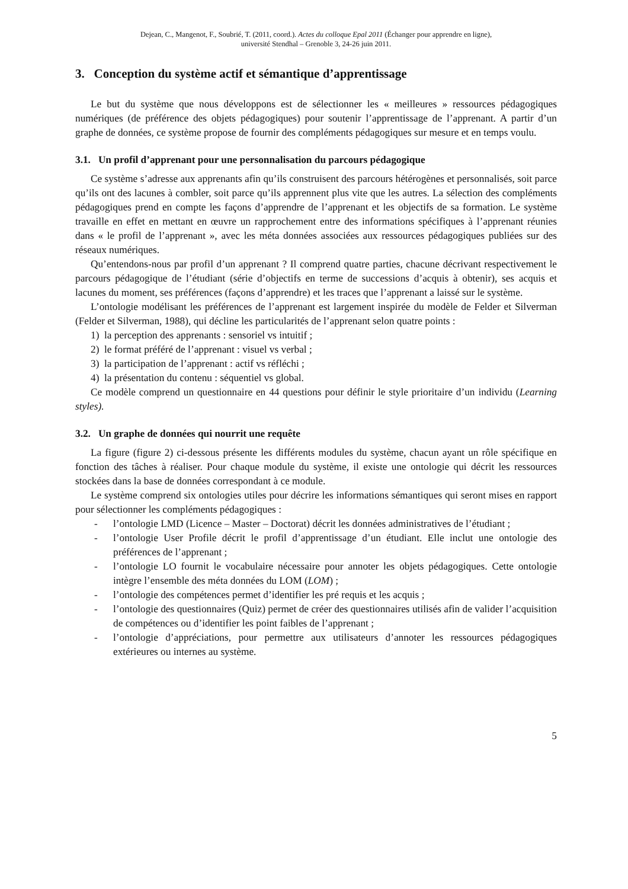Dejean, C., Mangenot, F., Soubrié, T. (2011, coord.). Actes du colloque Epal 2011 (Échanger pour apprendre en ligne),
université Stendhal – Grenoble 3, 24-26 juin 2011.
3. Conception du système actif et sémantique d’apprentissage
Le but du système que nous développons est de sélectionner les « meilleures » ressources pédagogiques numériques (de préférence des objets pédagogiques) pour soutenir l’apprentissage de l’apprenant. A partir d’un graphe de données, ce système propose de fournir des compléments pédagogiques sur mesure et en temps voulu.
3.1. Un profil d’apprenant pour une personnalisation du parcours pédagogique
Ce système s’adresse aux apprenants afin qu’ils construisent des parcours hétérogènes et personnalisés, soit parce qu’ils ont des lacunes à combler, soit parce qu’ils apprennent plus vite que les autres. La sélection des compléments pédagogiques prend en compte les façons d’apprendre de l’apprenant et les objectifs de sa formation. Le système travaille en effet en mettant en œuvre un rapprochement entre des informations spécifiques à l’apprenant réunies dans « le profil de l’apprenant », avec les méta données associées aux ressources pédagogiques publiées sur des réseaux numériques.
Qu’entendons-nous par profil d’un apprenant ? Il comprend quatre parties, chacune décrivant respectivement le parcours pédagogique de l’étudiant (série d’objectifs en terme de successions d’acquis à obtenir), ses acquis et lacunes du moment, ses préférences (façons d’apprendre) et les traces que l’apprenant a laissé sur le système.
L’ontologie modélisant les préférences de l’apprenant est largement inspirée du modèle de Felder et Silverman (Felder et Silverman, 1988), qui décline les particularités de l’apprenant selon quatre points :
1) la perception des apprenants : sensoriel vs intuitif ;
2) le format préféré de l’apprenant : visuel vs verbal ;
3) la participation de l’apprenant : actif vs réfléchi ;
4) la présentation du contenu : séquentiel vs global.
Ce modèle comprend un questionnaire en 44 questions pour définir le style prioritaire d’un individu (Learning styles).
3.2. Un graphe de données qui nourrit une requête
La figure (figure 2) ci-dessous présente les différents modules du système, chacun ayant un rôle spécifique en fonction des tâches à réaliser. Pour chaque module du système, il existe une ontologie qui décrit les ressources stockées dans la base de données correspondant à ce module.
Le système comprend six ontologies utiles pour décrire les informations sémantiques qui seront mises en rapport pour sélectionner les compléments pédagogiques :
- l’ontologie LMD (Licence – Master – Doctorat) décrit les données administratives de l’étudiant ;
- l’ontologie User Profile décrit le profil d’apprentissage d’un étudiant. Elle inclut une ontologie des préférences de l’apprenant ;
- l’ontologie LO fournit le vocabulaire nécessaire pour annoter les objets pédagogiques. Cette ontologie intègre l’ensemble des méta données du LOM (LOM) ;
- l’ontologie des compétences permet d’identifier les pré requis et les acquis ;
- l’ontologie des questionnaires (Quiz) permet de créer des questionnaires utilisés afin de valider l’acquisition de compétences ou d’identifier les point faibles de l’apprenant ;
- l’ontologie d’appréciations, pour permettre aux utilisateurs d’annoter les ressources pédagogiques extérieures ou internes au système.
5